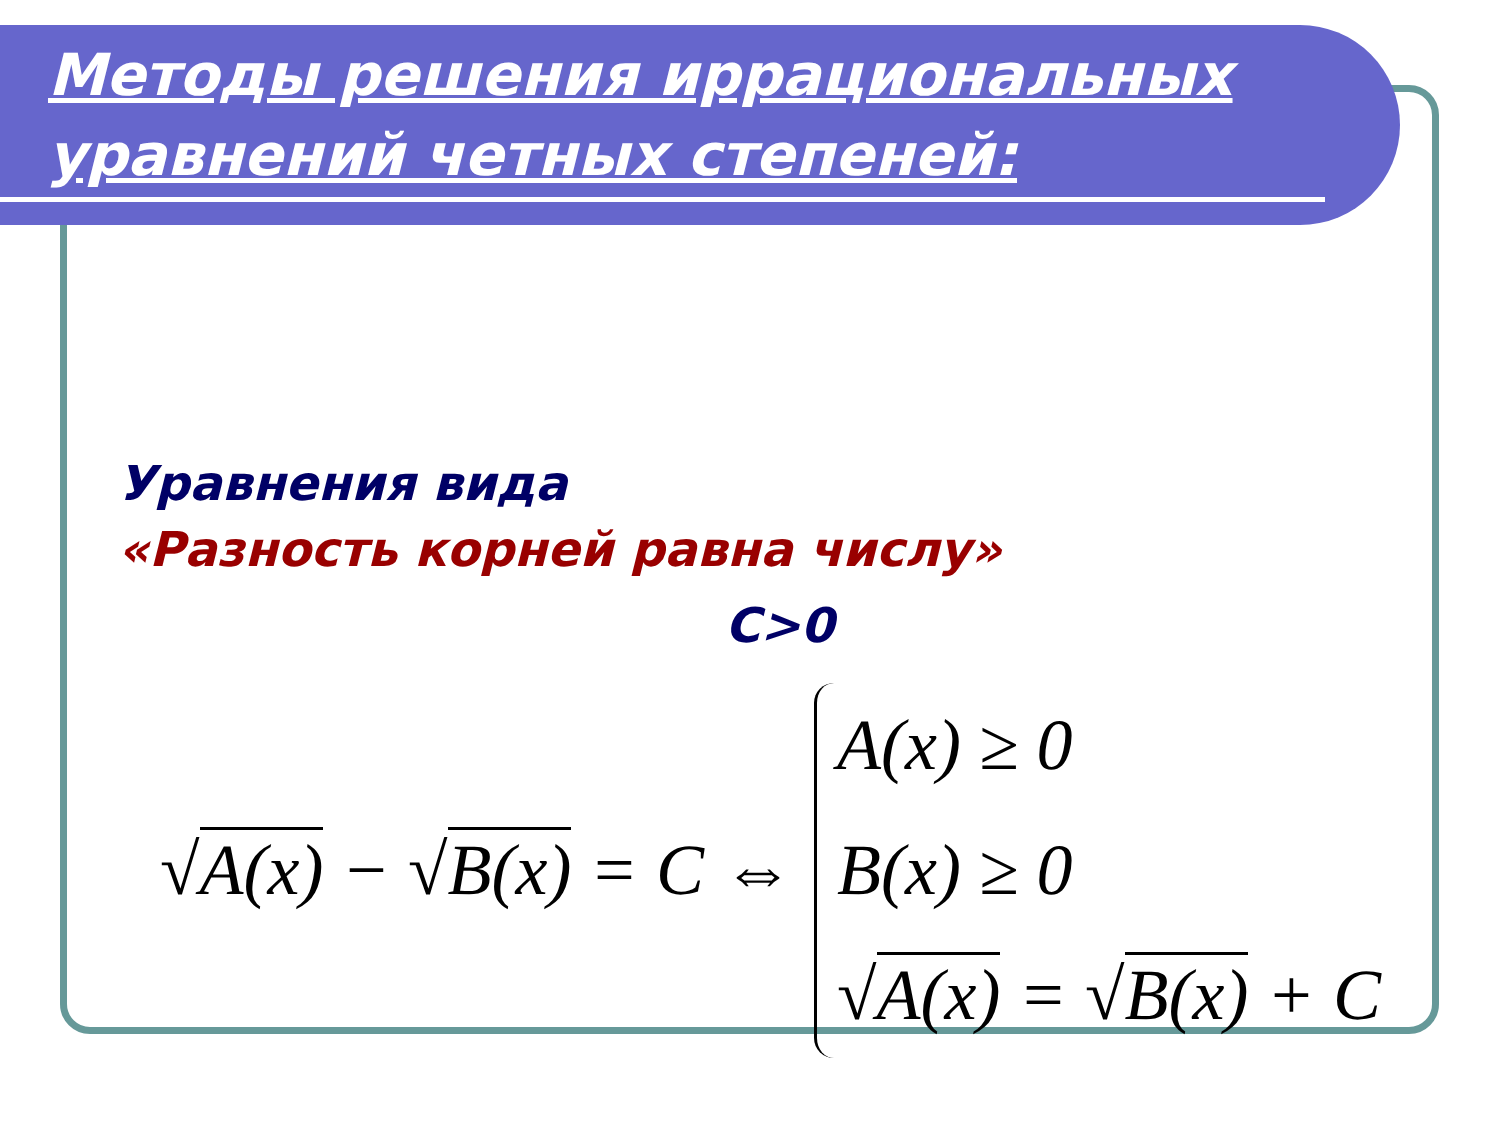Методы решения иррациональных уравнений четных степеней:
Уравнения вида
«Разность корней равна числу»
C>0
√A(x) − √B(x) = C ⇔
A(x) ≥ 0
B(x) ≥ 0
√A(x) = √B(x) + C